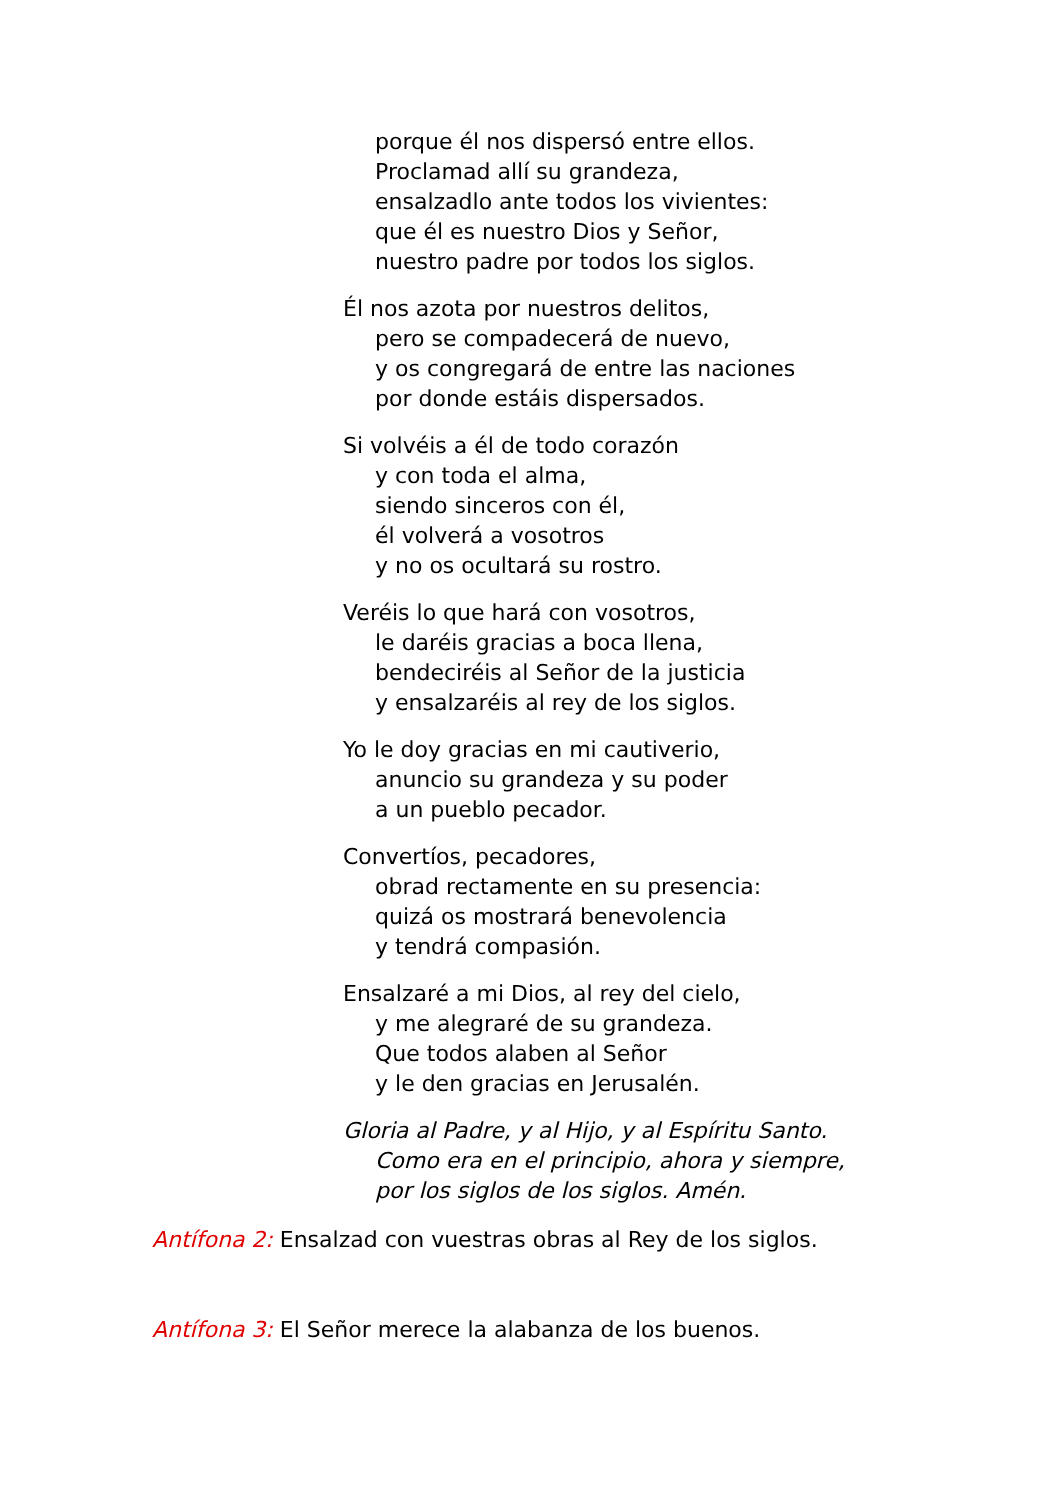porque él nos dispersó entre ellos.
Proclamad allí su grandeza,
ensalzadlo ante todos los vivientes:
que él es nuestro Dios y Señor,
nuestro padre por todos los siglos.
Él nos azota por nuestros delitos,
pero se compadecerá de nuevo,
y os congregará de entre las naciones
por donde estáis dispersados.
Si volvéis a él de todo corazón
y con toda el alma,
siendo sinceros con él,
él volverá a vosotros
y no os ocultará su rostro.
Veréis lo que hará con vosotros,
le daréis gracias a boca llena,
bendeciréis al Señor de la justicia
y ensalzaréis al rey de los siglos.
Yo le doy gracias en mi cautiverio,
anuncio su grandeza y su poder
a un pueblo pecador.
Convertíos, pecadores,
obrad rectamente en su presencia:
quizá os mostrará benevolencia
y tendrá compasión.
Ensalzaré a mi Dios, al rey del cielo,
y me alegraré de su grandeza.
Que todos alaben al Señor
y le den gracias en Jerusalén.
Gloria al Padre, y al Hijo, y al Espíritu Santo.
Como era en el principio, ahora y siempre,
por los siglos de los siglos. Amén.
Antífona 2: Ensalzad con vuestras obras al Rey de los siglos.
Antífona 3: El Señor merece la alabanza de los buenos.